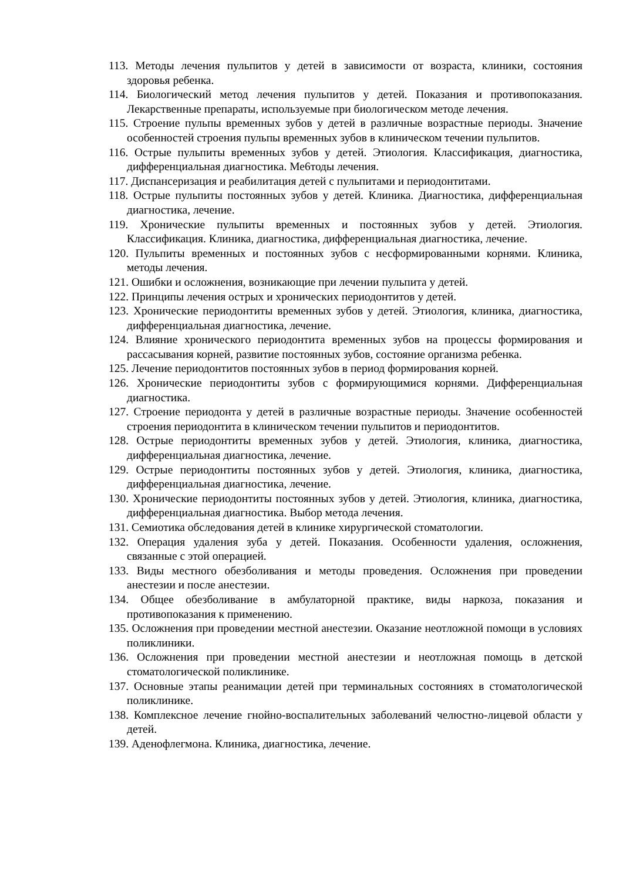113. Методы лечения пульпитов у детей в зависимости от возраста, клиники, состояния здоровья ребенка.
114. Биологический метод лечения пульпитов у детей. Показания и противопоказания. Лекарственные препараты, используемые при биологическом методе лечения.
115. Строение пульпы временных зубов у детей в различные возрастные периоды. Значение особенностей строения пульпы временных зубов в клиническом течении пульпитов.
116. Острые пульпиты временных зубов у детей. Этиология. Классификация, диагностика, дифференциальная диагностика. Ме6тоды лечения.
117. Диспансеризация и реабилитация детей с пульпитами и периодонтитами.
118. Острые пульпиты постоянных зубов у детей. Клиника. Диагностика, дифференциальная диагностика, лечение.
119. Хронические пульпиты временных и постоянных зубов у детей. Этиология. Классификация. Клиника, диагностика, дифференциальная диагностика, лечение.
120. Пульпиты временных и постоянных зубов с несформированными корнями. Клиника, методы лечения.
121. Ошибки и осложнения, возникающие при лечении пульпита у детей.
122. Принципы лечения острых и хронических периодонтитов у детей.
123. Хронические периодонтиты временных зубов у детей. Этиология, клиника, диагностика, дифференциальная диагностика, лечение.
124. Влияние хронического периодонтита временных зубов на процессы формирования и рассасывания корней, развитие постоянных зубов, состояние организма ребенка.
125. Лечение периодонтитов постоянных зубов в период формирования корней.
126. Хронические периодонтиты зубов с формирующимися корнями. Дифференциальная диагностика.
127. Строение периодонта у детей в различные возрастные периоды. Значение особенностей строения периодонтита в клиническом течении пульпитов и периодонтитов.
128. Острые периодонтиты временных зубов у детей. Этиология, клиника, диагностика, дифференциальная диагностика, лечение.
129. Острые периодонтиты постоянных зубов у детей. Этиология, клиника, диагностика, дифференциальная диагностика, лечение.
130. Хронические периодонтиты постоянных зубов у детей. Этиология, клиника, диагностика, дифференциальная диагностика. Выбор метода лечения.
131. Семиотика обследования детей в клинике хирургической стоматологии.
132. Операция удаления зуба у детей. Показания. Особенности удаления, осложнения, связанные с этой операцией.
133. Виды местного обезболивания и методы проведения. Осложнения при проведении анестезии и после анестезии.
134. Общее обезболивание в амбулаторной практике, виды наркоза, показания и противопоказания к применению.
135. Осложнения при проведении местной анестезии. Оказание неотложной помощи в условиях поликлиники.
136. Осложнения при проведении местной анестезии и неотложная помощь в детской стоматологической поликлинике.
137. Основные этапы реанимации детей при терминальных состояниях в стоматологической поликлинике.
138. Комплексное лечение гнойно-воспалительных заболеваний челюстно-лицевой области у детей.
139. Аденофлегмона. Клиника, диагностика, лечение.